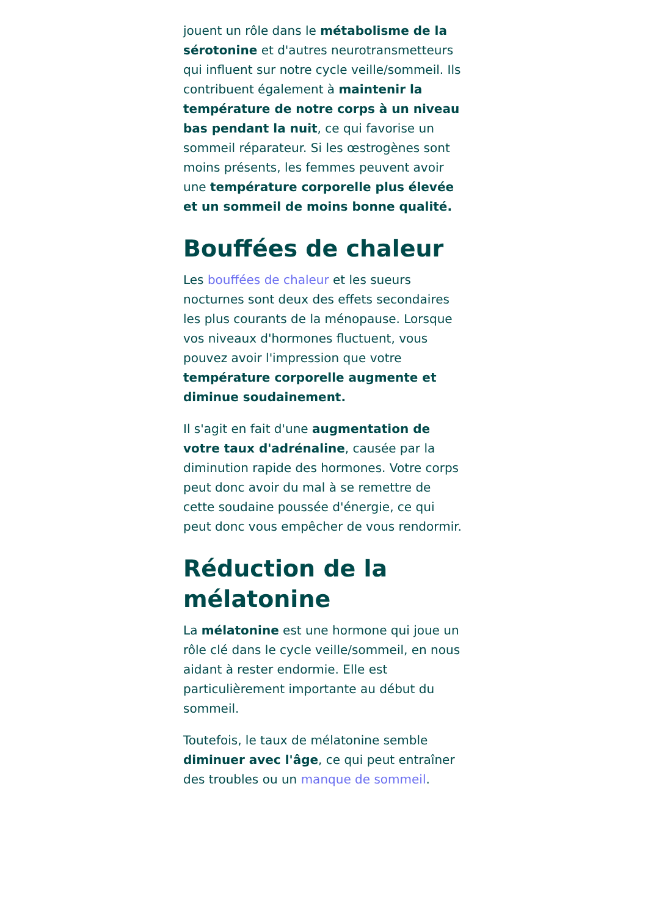jouent un rôle dans le métabolisme de la sérotonine et d'autres neurotransmetteurs qui influent sur notre cycle veille/sommeil. Ils contribuent également à maintenir la température de notre corps à un niveau bas pendant la nuit, ce qui favorise un sommeil réparateur. Si les œstrogènes sont moins présents, les femmes peuvent avoir une température corporelle plus élevée et un sommeil de moins bonne qualité.
Bouffées de chaleur
Les bouffées de chaleur et les sueurs nocturnes sont deux des effets secondaires les plus courants de la ménopause. Lorsque vos niveaux d'hormones fluctuent, vous pouvez avoir l'impression que votre température corporelle augmente et diminue soudainement.
Il s'agit en fait d'une augmentation de votre taux d'adrénaline, causée par la diminution rapide des hormones. Votre corps peut donc avoir du mal à se remettre de cette soudaine poussée d'énergie, ce qui peut donc vous empêcher de vous rendormir.
Réduction de la mélatonine
La mélatonine est une hormone qui joue un rôle clé dans le cycle veille/sommeil, en nous aidant à rester endormie. Elle est particulièrement importante au début du sommeil.
Toutefois, le taux de mélatonine semble diminuer avec l'âge, ce qui peut entraîner des troubles ou un manque de sommeil.